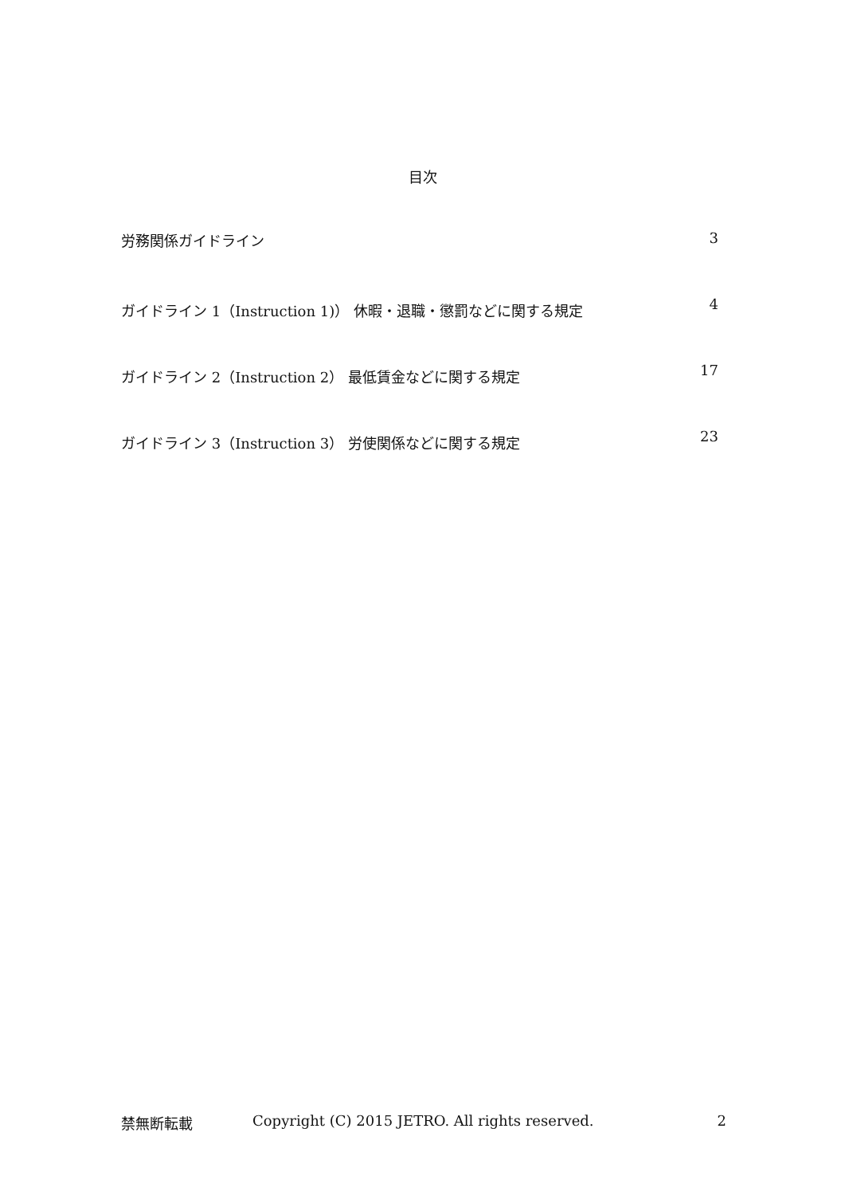目次
労務関係ガイドライン 3
ガイドライン 1（Instruction 1)） 休暇・退職・懲罰などに関する規定 4
ガイドライン 2（Instruction 2） 最低賃金などに関する規定 17
ガイドライン 3（Instruction 3） 労使関係などに関する規定 23
禁無断転載 Copyright (C) 2015 JETRO. All rights reserved. 2